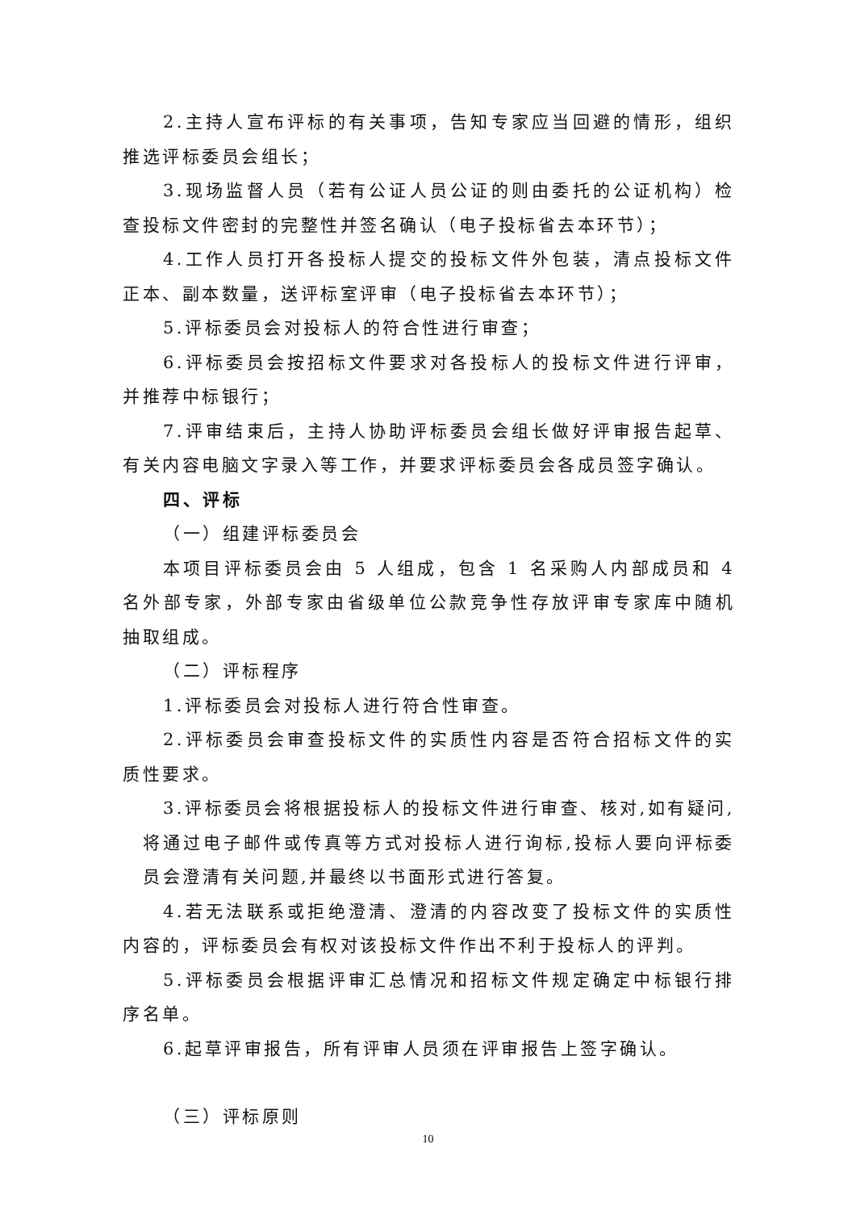2.主持人宣布评标的有关事项，告知专家应当回避的情形，组织推选评标委员会组长；
3.现场监督人员（若有公证人员公证的则由委托的公证机构）检查投标文件密封的完整性并签名确认（电子投标省去本环节）；
4.工作人员打开各投标人提交的投标文件外包装，清点投标文件正本、副本数量，送评标室评审（电子投标省去本环节）；
5.评标委员会对投标人的符合性进行审查；
6.评标委员会按招标文件要求对各投标人的投标文件进行评审，并推荐中标银行；
7.评审结束后，主持人协助评标委员会组长做好评审报告起草、有关内容电脑文字录入等工作，并要求评标委员会各成员签字确认。
四、评标
（一）组建评标委员会
本项目评标委员会由 5 人组成，包含 1 名采购人内部成员和 4 名外部专家，外部专家由省级单位公款竞争性存放评审专家库中随机抽取组成。
（二）评标程序
1.评标委员会对投标人进行符合性审查。
2.评标委员会审查投标文件的实质性内容是否符合招标文件的实质性要求。
3.评标委员会将根据投标人的投标文件进行审查、核对,如有疑问,
将通过电子邮件或传真等方式对投标人进行询标,投标人要向评标委员会澄清有关问题,并最终以书面形式进行答复。
4.若无法联系或拒绝澄清、澄清的内容改变了投标文件的实质性内容的，评标委员会有权对该投标文件作出不利于投标人的评判。
5.评标委员会根据评审汇总情况和招标文件规定确定中标银行排序名单。
6.起草评审报告，所有评审人员须在评审报告上签字确认。
（三）评标原则
10